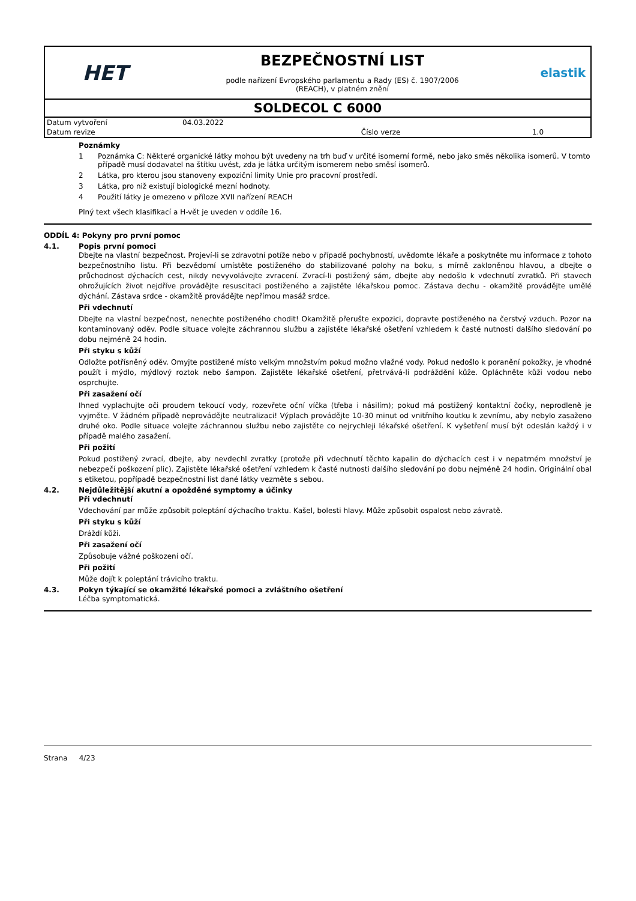HET
BEZPEČNOSTNÍ LIST
podle nařízení Evropského parlamentu a Rady (ES) č. 1907/2006
(REACH), v platném znění
elastik
SOLDECOL C 6000
| Datum vytvoření | 04.03.2022 | | |
| Datum revize | | Číslo verze | 1.0 |
Poznámky
1 Poznámka C: Některé organické látky mohou být uvedeny na trh buď v určité isomerní formě, nebo jako směs několika isomerů. V tomto případě musí dodavatel na štítku uvést, zda je látka určitým isomerem nebo směsí isomerů.
2 Látka, pro kterou jsou stanoveny expoziční limity Unie pro pracovní prostředí.
3 Látka, pro niž existují biologické mezní hodnoty.
4 Použití látky je omezeno v příloze XVII nařízení REACH
Plný text všech klasifikací a H-vět je uveden v oddíle 16.
ODDÍL 4: Pokyny pro první pomoc
4.1. Popis první pomoci
Dbejte na vlastní bezpečnost. Projeví-li se zdravotní potíže nebo v případě pochybností, uvědomte lékaře a poskytněte mu informace z tohoto bezpečnostního listu. Při bezvědomí umístěte postiženého do stabilizované polohy na boku, s mírně zakloněnou hlavou, a dbejte o průchodnost dýchacích cest, nikdy nevyvolávejte zvracení. Zvrací-li postižený sám, dbejte aby nedošlo k vdechnutí zvratků. Při stavech ohrožujících život nejdříve provádějte resuscitaci postiženého a zajistěte lékařskou pomoc. Zástava dechu - okamžitě provádějte umělé dýchání. Zástava srdce - okamžitě provádějte nepřímou masáž srdce.
Při vdechnutí
Dbejte na vlastní bezpečnost, nenechte postiženého chodit! Okamžitě přerušte expozici, dopravte postiženého na čerstvý vzduch. Pozor na kontaminovaný oděv. Podle situace volejte záchrannou službu a zajistěte lékařské ošetření vzhledem k časté nutnosti dalšího sledování po dobu nejméně 24 hodin.
Při styku s kůží
Odložte potřísněný oděv. Omyjte postižené místo velkým množstvím pokud možno vlažné vody. Pokud nedošlo k poranění pokožky, je vhodné použít i mýdlo, mýdlový roztok nebo šampon. Zajistěte lékařské ošetření, přetrvává-li podráždění kůže. Opláchněte kůži vodou nebo osprchujte.
Při zasažení očí
Ihned vyplachujte oči proudem tekoucí vody, rozevřete oční víčka (třeba i násilím); pokud má postižený kontaktní čočky, neprodleně je vyjměte. V žádném případě neprovádějte neutralizaci! Výplach provádějte 10-30 minut od vnitřního koutku k zevnímu, aby nebylo zasaženo druhé oko. Podle situace volejte záchrannou službu nebo zajistěte co nejrychleji lékařské ošetření. K vyšetření musí být odeslán každý i v případě malého zasažení.
Při požití
Pokud postižený zvrací, dbejte, aby nevdechl zvratky (protože při vdechnutí těchto kapalin do dýchacích cest i v nepatrném množství je nebezpečí poškození plic). Zajistěte lékařské ošetření vzhledem k časté nutnosti dalšího sledování po dobu nejméně 24 hodin. Originální obal s etiketou, popřípadě bezpečnostní list dané látky vezměte s sebou.
4.2. Nejdůležitější akutní a opožděné symptomy a účinky
Při vdechnutí
Vdechování par může způsobit poleptání dýchacího traktu. Kašel, bolesti hlavy. Může způsobit ospalost nebo závratě.
Při styku s kůží
Dráždí kůži.
Při zasažení očí
Způsobuje vážné poškození očí.
Při požití
Může dojít k poleptání trávicího traktu.
4.3. Pokyn týkající se okamžité lékařské pomoci a zvláštního ošetření
Léčba symptomatická.
Strana 4/23